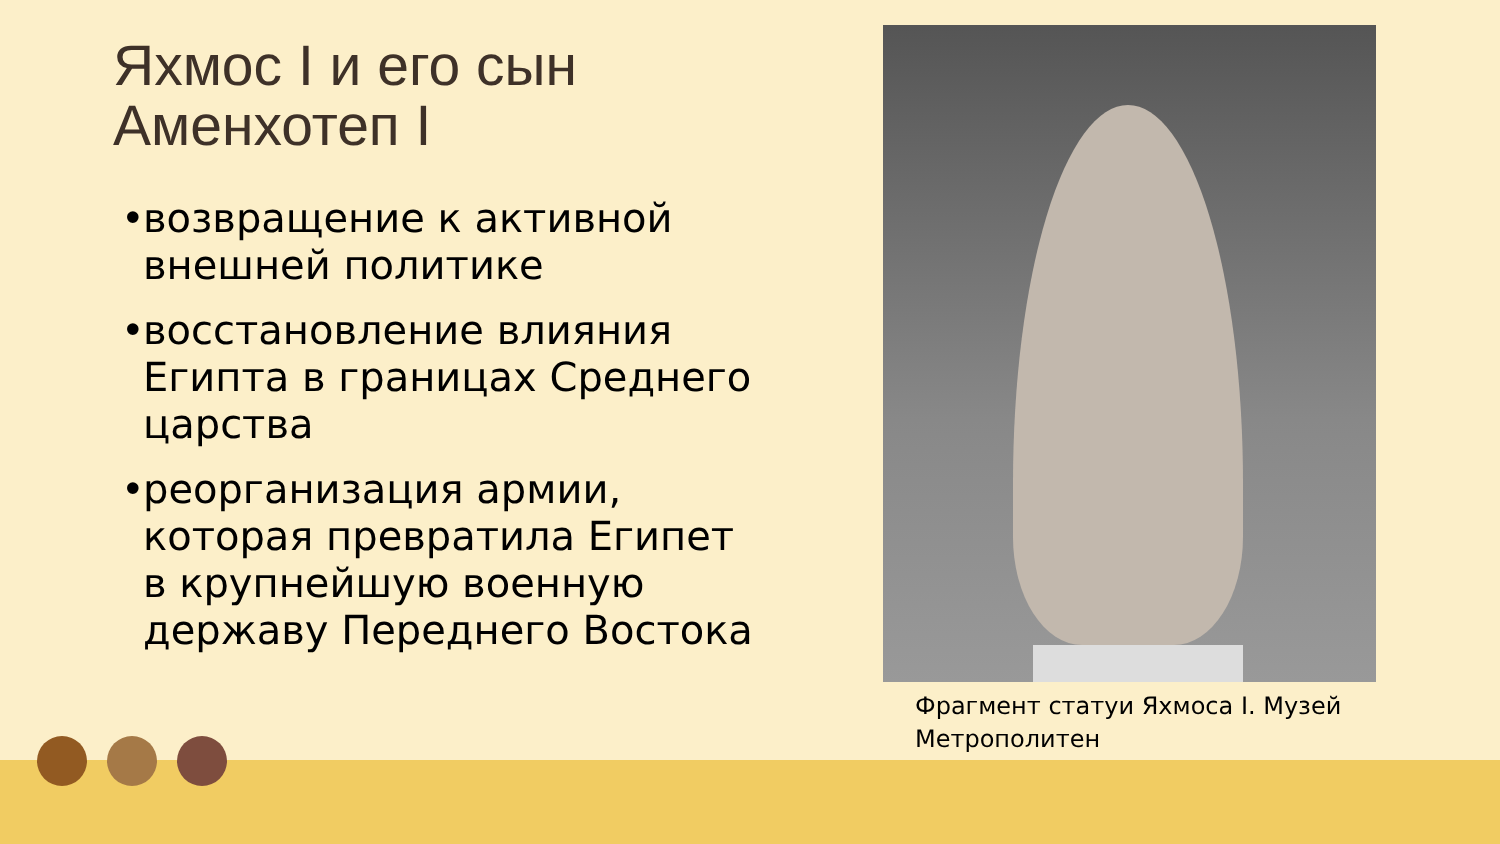Яхмос I и его сын Аменхотеп I
• возвращение к активной внешней политике
• восстановление влияния Египта в границах Среднего царства
• реорганизация армии, которая превратила Египет в крупнейшую военную державу Переднего Востока
Фрагмент статуи Яхмоса I. Музей Метрополитен